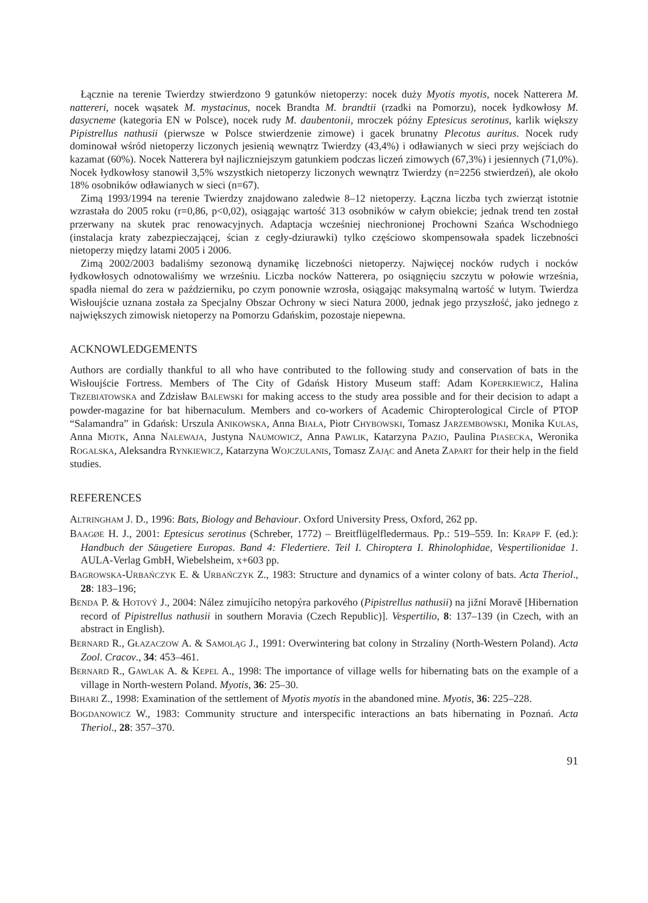Łącznie na terenie Twierdzy stwierdzono 9 gatunków nietoperzy: nocek duży Myotis myotis, nocek Natterera M. nattereri, nocek wąsatek M. mystacinus, nocek Brandta M. brandtii (rzadki na Pomorzu), nocek łydkowłosy M. dasycneme (kategoria EN w Polsce), nocek rudy M. daubentonii, mroczek późny Eptesicus serotinus, karlik większy Pipistrellus nathusii (pierwsze w Polsce stwierdzenie zimowe) i gacek brunatny Plecotus auritus. Nocek rudy dominował wśród nietoperzy liczonych jesienią wewnątrz Twierdzy (43,4%) i odławianych w sieci przy wejściach do kazamat (60%). Nocek Natterera był najliczniejszym gatunkiem podczas liczeń zimowych (67,3%) i jesiennych (71,0%). Nocek łydkowłosy stanowił 3,5% wszystkich nietoperzy liczonych wewnątrz Twierdzy (n=2256 stwierdzeń), ale około 18% osobników odławianych w sieci (n=67).
Zimą 1993/1994 na terenie Twierdzy znajdowano zaledwie 8–12 nietoperzy. Łączna liczba tych zwierząt istotnie wzrastała do 2005 roku (r=0,86, p<0,02), osiągając wartość 313 osobników w całym obiekcie; jednak trend ten został przerwany na skutek prac renowacyjnych. Adaptacja wcześniej niechronionej Prochowni Szańca Wschodniego (instalacja kraty zabezpieczającej, ścian z cegły-dziurawki) tylko częściowo skompensowała spadek liczebności nietoperzy między latami 2005 i 2006.
Zimą 2002/2003 badaliśmy sezonową dynamikę liczebności nietoperzy. Najwięcej nocków rudych i nocków łydkowłosych odnotowaliśmy we wrześniu. Liczba nocków Natterera, po osiągnięciu szczytu w połowie września, spadła niemal do zera w październiku, po czym ponownie wzrosła, osiągając maksymalną wartość w lutym. Twierdza Wisłoujście uznana została za Specjalny Obszar Ochrony w sieci Natura 2000, jednak jego przyszłość, jako jednego z największych zimowisk nietoperzy na Pomorzu Gdańskim, pozostaje niepewna.
ACKNOWLEDGEMENTS
Authors are cordially thankful to all who have contributed to the following study and conservation of bats in the Wisłoujście Fortress. Members of The City of Gdańsk History Museum staff: Adam KOPERKIEWICZ, Halina TRZEBIATOWSKA and Zdzisław BALEWSKI for making access to the study area possible and for their decision to adapt a powder-magazine for bat hibernaculum. Members and co-workers of Academic Chiropterological Circle of PTOP “Salamandra” in Gdańsk: Urszula ANIKOWSKA, Anna BIAŁA, Piotr CHYBOWSKI, Tomasz JARZEMBOWSKI, Monika KULAS, Anna MIOTK, Anna NALEWAJA, Justyna NAUMOWICZ, Anna PAWLIK, Katarzyna PAZIO, Paulina PIASECKA, Weronika ROGALSKA, Aleksandra RYNKIEWICZ, Katarzyna WOJCZULANIS, Tomasz ZAJĄC and Aneta ZAPART for their help in the field studies.
REFERENCES
ALTRINGHAM J. D., 1996: Bats, Biology and Behaviour. Oxford University Press, Oxford, 262 pp.
BAAGØE H. J., 2001: Eptesicus serotinus (Schreber, 1772) – Breitflügelfledermaus. Pp.: 519–559. In: KRAPP F. (ed.): Handbuch der Säugetiere Europas. Band 4: Fledertiere. Teil I. Chiroptera I. Rhinolophidae, Vespertilionidae 1. AULA-Verlag GmbH, Wiebelsheim, x+603 pp.
BAGROWSKA-URBAŃCZYK E. & URBAŃCZYK Z., 1983: Structure and dynamics of a winter colony of bats. Acta Theriol., 28: 183–196;
BENDA P. & HOTOVÝ J., 2004: Nález zimujícího netopýra parkového (Pipistrellus nathusii) na jižní Moravě [Hibernation record of Pipistrellus nathusii in southern Moravia (Czech Republic)]. Vespertilio, 8: 137–139 (in Czech, with an abstract in English).
BERNARD R., GŁAZACZOW A. & SAMOLĄG J., 1991: Overwintering bat colony in Strzaliny (North-Western Poland). Acta Zool. Cracov., 34: 453–461.
BERNARD R., GAWLAK A. & KEPEL A., 1998: The importance of village wells for hibernating bats on the example of a village in North-western Poland. Myotis, 36: 25–30.
BIHARI Z., 1998: Examination of the settlement of Myotis myotis in the abandoned mine. Myotis, 36: 225–228.
BOGDANOWICZ W., 1983: Community structure and interspecific interactions an bats hibernating in Poznań. Acta Theriol., 28: 357–370.
91